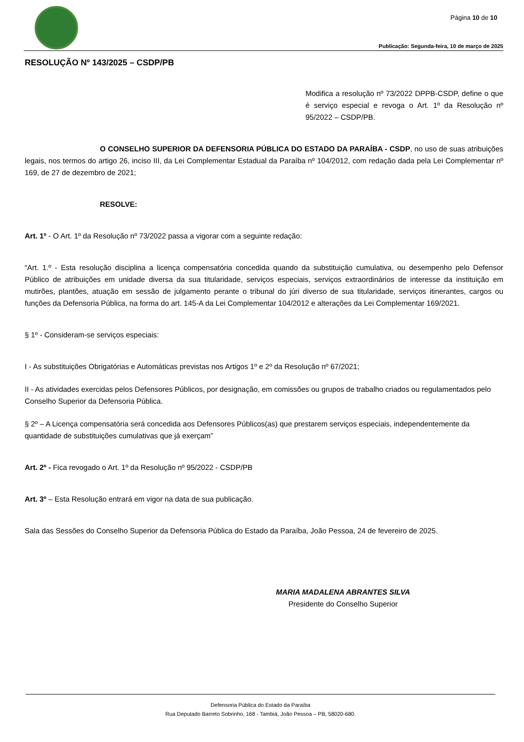Página 10 de 10
Publicação: Segunda-feira, 10 de março de 2025
RESOLUÇÃO Nº 143/2025 – CSDP/PB
Modifica a resolução nº 73/2022 DPPB-CSDP, define o que é serviço especial e revoga o Art. 1º da Resolução nº 95/2022 – CSDP/PB.
O CONSELHO SUPERIOR DA DEFENSORIA PÚBLICA DO ESTADO DA PARAÍBA - CSDP, no uso de suas atribuições legais, nos termos do artigo 26, inciso III, da Lei Complementar Estadual da Paraíba nº 104/2012, com redação dada pela Lei Complementar nº 169, de 27 de dezembro de 2021;
RESOLVE:
Art. 1º - O Art. 1º da Resolução nº 73/2022 passa a vigorar com a seguinte redação:
“Art. 1.º - Esta resolução disciplina a licença compensatória concedida quando da substituição cumulativa, ou desempenho pelo Defensor Público de atribuições em unidade diversa da sua titularidade, serviços especiais, serviços extraordinários de interesse da instituição em mutirões, plantões, atuação em sessão de julgamento perante o tribunal do júri diverso de sua titularidade, serviços itinerantes, cargos ou funções da Defensoria Pública, na forma do art. 145-A da Lei Complementar 104/2012 e alterações da Lei Complementar 169/2021.
§ 1º - Consideram-se serviços especiais:
I - As substituições Obrigatórias e Automáticas previstas nos Artigos 1º e 2º da Resolução nº 67/2021;
II - As atividades exercidas pelos Defensores Públicos, por designação, em comissões ou grupos de trabalho criados ou regulamentados pelo Conselho Superior da Defensoria Pública.
§ 2º – A Licença compensatória será concedida aos Defensores Públicos(as) que prestarem serviços especiais, independentemente da quantidade de substituições cumulativas que já exerçam”
Art. 2º - Fica revogado o Art. 1º da Resolução nº 95/2022 - CSDP/PB
Art. 3º – Esta Resolução entrará em vigor na data de sua publicação.
Sala das Sessões do Conselho Superior da Defensoria Pública do Estado da Paraíba, João Pessoa, 24 de fevereiro de 2025.
MARIA MADALENA ABRANTES SILVA
Presidente do Conselho Superior
Defensoria Pública do Estado da Paraíba
Rua Deputado Barreto Sobrinho, 168 - Tambiá, João Pessoa – PB, 58020-680.